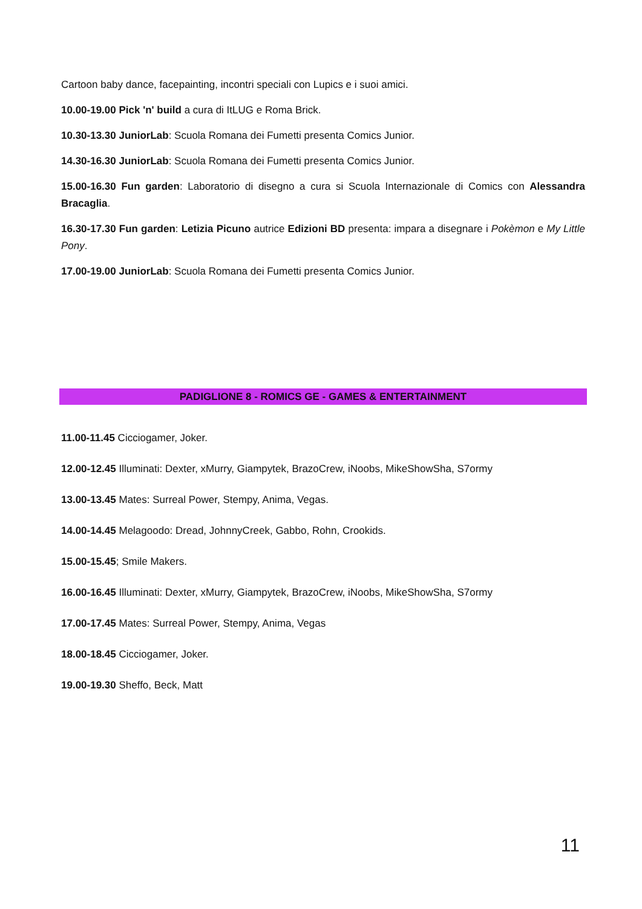Cartoon baby dance, facepainting, incontri speciali con Lupics e i suoi amici.
10.00-19.00 Pick 'n' build a cura di ItLUG e Roma Brick.
10.30-13.30 JuniorLab: Scuola Romana dei Fumetti presenta Comics Junior.
14.30-16.30 JuniorLab: Scuola Romana dei Fumetti presenta Comics Junior.
15.00-16.30 Fun garden: Laboratorio di disegno a cura si Scuola Internazionale di Comics con Alessandra Bracaglia.
16.30-17.30 Fun garden: Letizia Picuno autrice Edizioni BD presenta: impara a disegnare i Pokèmon e My Little Pony.
17.00-19.00 JuniorLab: Scuola Romana dei Fumetti presenta Comics Junior.
PADIGLIONE 8 - ROMICS GE - GAMES & ENTERTAINMENT
11.00-11.45 Cicciogamer, Joker.
12.00-12.45 Illuminati: Dexter, xMurry, Giampytek, BrazoCrew, iNoobs, MikeShowSha, S7ormy
13.00-13.45 Mates: Surreal Power, Stempy, Anima, Vegas.
14.00-14.45 Melagoodo: Dread, JohnnyCreek, Gabbo, Rohn, Crookids.
15.00-15.45; Smile Makers.
16.00-16.45 Illuminati: Dexter, xMurry, Giampytek, BrazoCrew, iNoobs, MikeShowSha, S7ormy
17.00-17.45 Mates: Surreal Power, Stempy, Anima, Vegas
18.00-18.45 Cicciogamer, Joker.
19.00-19.30 Sheffo, Beck, Matt
11